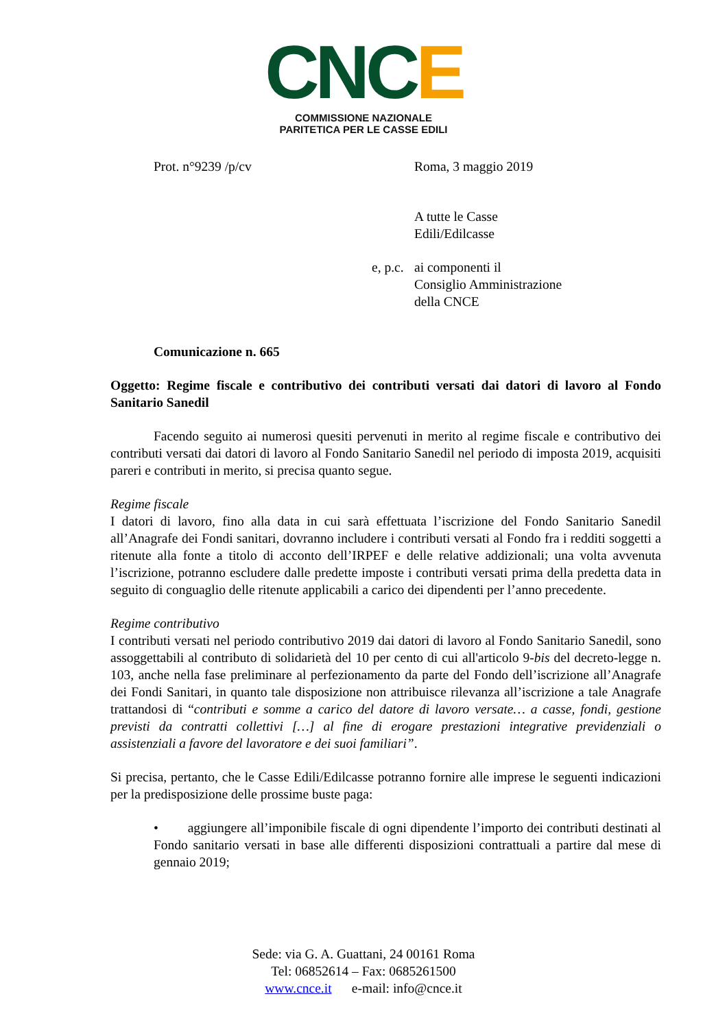CNCE
COMMISSIONE NAZIONALE
PARITETICA PER LE CASSE EDILI
Prot. n°9239 /p/cv Roma, 3 maggio 2019
A tutte le Casse
Edili/Edilcasse
e, p.c.
ai componenti il
Consiglio Amministrazione
della CNCE
Comunicazione n. 665
Oggetto: Regime fiscale e contributivo dei contributi versati dai datori di lavoro al Fondo Sanitario Sanedil
Facendo seguito ai numerosi quesiti pervenuti in merito al regime fiscale e contributivo dei contributi versati dai datori di lavoro al Fondo Sanitario Sanedil nel periodo di imposta 2019, acquisiti pareri e contributi in merito, si precisa quanto segue.
Regime fiscale
I datori di lavoro, fino alla data in cui sarà effettuata l’iscrizione del Fondo Sanitario Sanedil all’Anagrafe dei Fondi sanitari, dovranno includere i contributi versati al Fondo fra i redditi soggetti a ritenute alla fonte a titolo di acconto dell’IRPEF e delle relative addizionali; una volta avvenuta l’iscrizione, potranno escludere dalle predette imposte i contributi versati prima della predetta data in seguito di conguaglio delle ritenute applicabili a carico dei dipendenti per l’anno precedente.
Regime contributivo
I contributi versati nel periodo contributivo 2019 dai datori di lavoro al Fondo Sanitario Sanedil, sono assoggettabili al contributo di solidarietà del 10 per cento di cui all'articolo 9-bis del decreto-legge n. 103, anche nella fase preliminare al perfezionamento da parte del Fondo dell’iscrizione all’Anagrafe dei Fondi Sanitari, in quanto tale disposizione non attribuisce rilevanza all’iscrizione a tale Anagrafe trattandosi di “contributi e somme a carico del datore di lavoro versate… a casse, fondi, gestione previsti da contratti collettivi […] al fine di erogare prestazioni integrative previdenziali o assistenziali a favore del lavoratore e dei suoi familiari”.
Si precisa, pertanto, che le Casse Edili/Edilcasse potranno fornire alle imprese le seguenti indicazioni per la predisposizione delle prossime buste paga:
• aggiungere all’imponibile fiscale di ogni dipendente l’importo dei contributi destinati al Fondo sanitario versati in base alle differenti disposizioni contrattuali a partire dal mese di gennaio 2019;
Sede: via G. A. Guattani, 24 00161 Roma
Tel: 06852614 – Fax: 0685261500
www.cnce.it e-mail: info@cnce.it